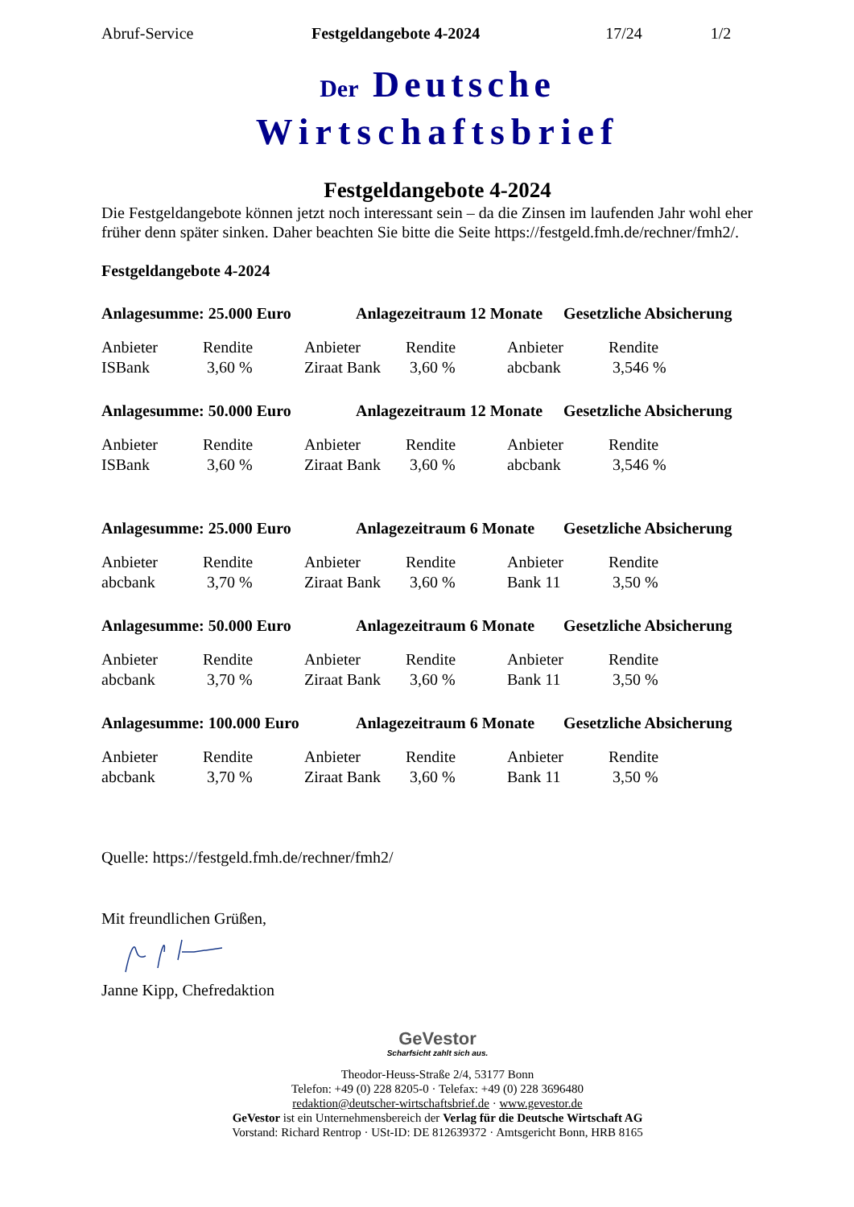Abruf-Service Festgeldangebote 4-2024 17/24 1/2
Der Deutsche
Wirtschaftsbrief
Festgeldangebote 4-2024
Die Festgeldangebote können jetzt noch interessant sein – da die Zinsen im laufenden Jahr wohl eher früher denn später sinken. Daher beachten Sie bitte die Seite https://festgeld.fmh.de/rechner/fmh2/.
Festgeldangebote 4-2024
Anlagesumme: 25.000 Euro Anlagezeitraum 12 Monate Gesetzliche Absicherung
| Anbieter | Rendite | Anbieter | Rendite | Anbieter | Rendite |
| ISBank | 3,60 % | Ziraat Bank | 3,60 % | abcbank | 3,546 % |
Anlagesumme: 50.000 Euro Anlagezeitraum 12 Monate Gesetzliche Absicherung
| Anbieter | Rendite | Anbieter | Rendite | Anbieter | Rendite |
| ISBank | 3,60 % | Ziraat Bank | 3,60 % | abcbank | 3,546 % |
Anlagesumme: 25.000 Euro Anlagezeitraum 6 Monate Gesetzliche Absicherung
| Anbieter | Rendite | Anbieter | Rendite | Anbieter | Rendite |
| abcbank | 3,70 % | Ziraat Bank | 3,60 % | Bank 11 | 3,50 % |
Anlagesumme: 50.000 Euro Anlagezeitraum 6 Monate Gesetzliche Absicherung
| Anbieter | Rendite | Anbieter | Rendite | Anbieter | Rendite |
| abcbank | 3,70 % | Ziraat Bank | 3,60 % | Bank 11 | 3,50 % |
Anlagesumme: 100.000 Euro Anlagezeitraum 6 Monate Gesetzliche Absicherung
| Anbieter | Rendite | Anbieter | Rendite | Anbieter | Rendite |
| abcbank | 3,70 % | Ziraat Bank | 3,60 % | Bank 11 | 3,50 % |
Quelle: https://festgeld.fmh.de/rechner/fmh2/
Mit freundlichen Grüßen,
Janne Kipp, Chefredaktion
GeVestor
Scharfsicht zahlt sich aus.
Theodor-Heuss-Straße 2/4, 53177 Bonn
Telefon: +49 (0) 228 8205-0 · Telefax: +49 (0) 228 3696480
redaktion@deutscher-wirtschaftsbrief.de · www.gevestor.de
GeVestor ist ein Unternehmensbereich der Verlag für die Deutsche Wirtschaft AG
Vorstand: Richard Rentrop · USt-ID: DE 812639372 · Amtsgericht Bonn, HRB 8165